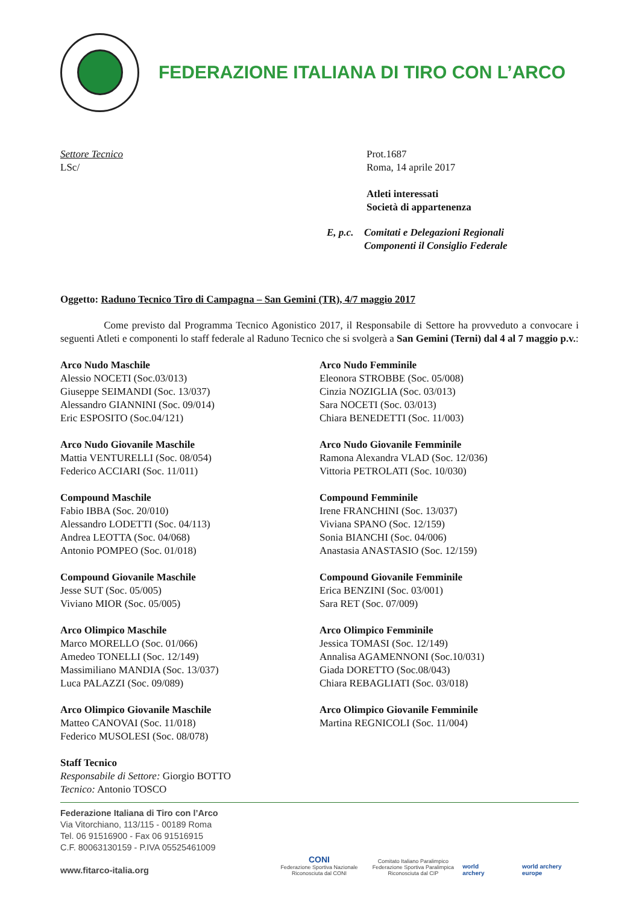FEDERAZIONE ITALIANA DI TIRO CON L’ARCO
Settore Tecnico
LSc/
Prot.1687
Roma, 14 aprile 2017
Atleti interessati
Società di appartenenza
E, p.c. Comitati e Delegazioni Regionali
Componenti il Consiglio Federale
Oggetto: Raduno Tecnico Tiro di Campagna – San Gemini (TR), 4/7 maggio 2017
Come previsto dal Programma Tecnico Agonistico 2017, il Responsabile di Settore ha provveduto a convocare i seguenti Atleti e componenti lo staff federale al Raduno Tecnico che si svolgerà a San Gemini (Terni) dal 4 al 7 maggio p.v.:
Arco Nudo Maschile
Alessio NOCETI (Soc.03/013)
Giuseppe SEIMANDI (Soc. 13/037)
Alessandro GIANNINI (Soc. 09/014)
Eric ESPOSITO (Soc.04/121)
Arco Nudo Giovanile Maschile
Mattia VENTURELLI (Soc. 08/054)
Federico ACCIARI (Soc. 11/011)
Compound Maschile
Fabio IBBA (Soc. 20/010)
Alessandro LODETTI (Soc. 04/113)
Andrea LEOTTA (Soc. 04/068)
Antonio POMPEO (Soc. 01/018)
Compound Giovanile Maschile
Jesse SUT (Soc. 05/005)
Viviano MIOR (Soc. 05/005)
Arco Olimpico Maschile
Marco MORELLO (Soc. 01/066)
Amedeo TONELLI (Soc. 12/149)
Massimiliano MANDIA (Soc. 13/037)
Luca PALAZZI (Soc. 09/089)
Arco Olimpico Giovanile Maschile
Matteo CANOVAI (Soc. 11/018)
Federico MUSOLESI (Soc. 08/078)
Staff Tecnico
Responsabile di Settore: Giorgio BOTTO
Tecnico: Antonio TOSCO
Arco Nudo Femminile
Eleonora STROBBE (Soc. 05/008)
Cinzia NOZIGLIA (Soc. 03/013)
Sara NOCETI (Soc. 03/013)
Chiara BENEDETTI (Soc. 11/003)
Arco Nudo Giovanile Femminile
Ramona Alexandra VLAD (Soc. 12/036)
Vittoria PETROLATI (Soc. 10/030)
Compound Femminile
Irene FRANCHINI (Soc. 13/037)
Viviana SPANO (Soc. 12/159)
Sonia BIANCHI (Soc. 04/006)
Anastasia ANASTASIO (Soc. 12/159)
Compound Giovanile Femminile
Erica BENZINI (Soc. 03/001)
Sara RET (Soc. 07/009)
Arco Olimpico Femminile
Jessica TOMASI (Soc. 12/149)
Annalisa AGAMENNONI (Soc.10/031)
Giada DORETTO (Soc.08/043)
Chiara REBAGLIATI (Soc. 03/018)
Arco Olimpico Giovanile Femminile
Martina REGNICOLI (Soc. 11/004)
Federazione Italiana di Tiro con l’Arco
Via Vitorchiano, 113/115 - 00189 Roma
Tel. 06 91516900 - Fax 06 91516915
C.F. 80063130159 - P.IVA 05525461009
www.fitarco-italia.org
CONI
Federazione Sportiva Nazionale
Riconosciuta dal CONI
Comitato Italiano Paralimpico
Federazione Sportiva Paralimpica
Riconosciuta dal CIP
world archery
world archery europe